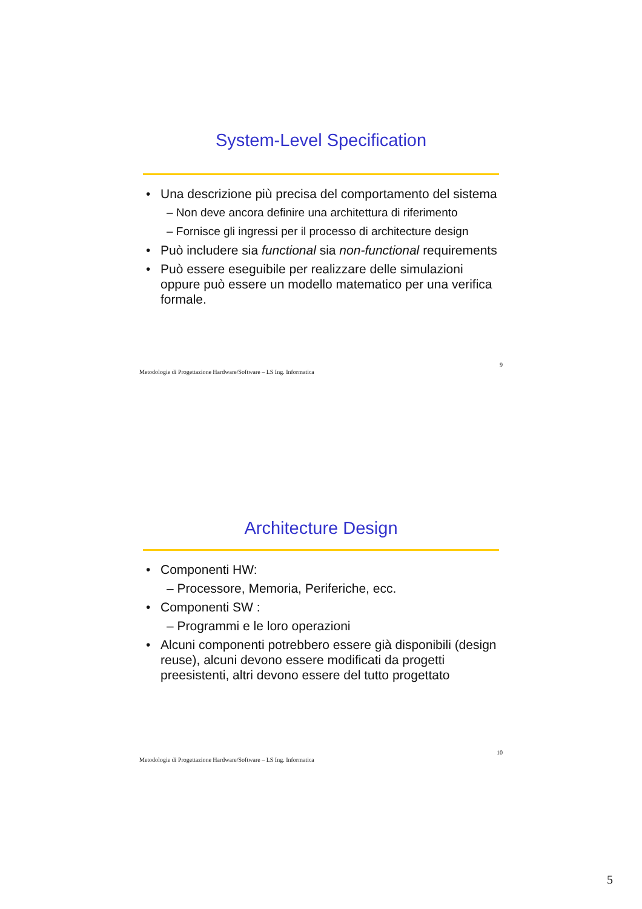System-Level Specification
Una descrizione più precisa del comportamento del sistema
– Non deve ancora definire una architettura di riferimento
– Fornisce gli ingressi per il processo di architecture design
Può includere sia functional sia non-functional requirements
Può essere eseguibile per realizzare delle simulazioni oppure può essere un modello matematico per una verifica formale.
Metodologie di Progettazione Hardware/Software – LS Ing. Informatica 9
Architecture Design
Componenti HW:
– Processore, Memoria, Periferiche, ecc.
Componenti SW :
– Programmi e le loro operazioni
Alcuni componenti potrebbero essere già disponibili (design reuse), alcuni devono essere modificati da progetti preesistenti, altri devono essere del tutto progettato
Metodologie di Progettazione Hardware/Software – LS Ing. Informatica 10
5